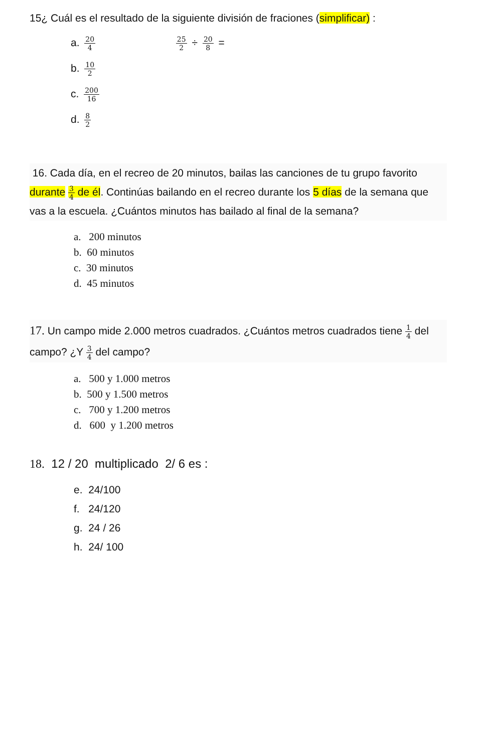15¿ Cuál es el resultado de la siguiente división de fraciones (simplificar) :
a. 20 4 25 2 ÷ 20 8 =
b. 10 2
c. 200 16
d. 8 2
16. Cada día, en el recreo de 20 minutos, bailas las canciones de tu grupo favorito durante 3 4 de él. Continúas bailando en el recreo durante los 5 días de la semana que vas a la escuela. ¿Cuántos minutos has bailado al final de la semana?
a. 200 minutos
b. 60 minutos
c. 30 minutos
d. 45 minutos
17. Un campo mide 2.000 metros cuadrados. ¿Cuántos metros cuadrados tiene 1 4 del campo? ¿Y 3 4 del campo?
a. 500 y 1.000 metros
b. 500 y 1.500 metros
c. 700 y 1.200 metros
d. 600 y 1.200 metros
18. 12 / 20 multiplicado 2/ 6 es :
e. 24/100
f. 24/120
g. 24 / 26
h. 24/ 100